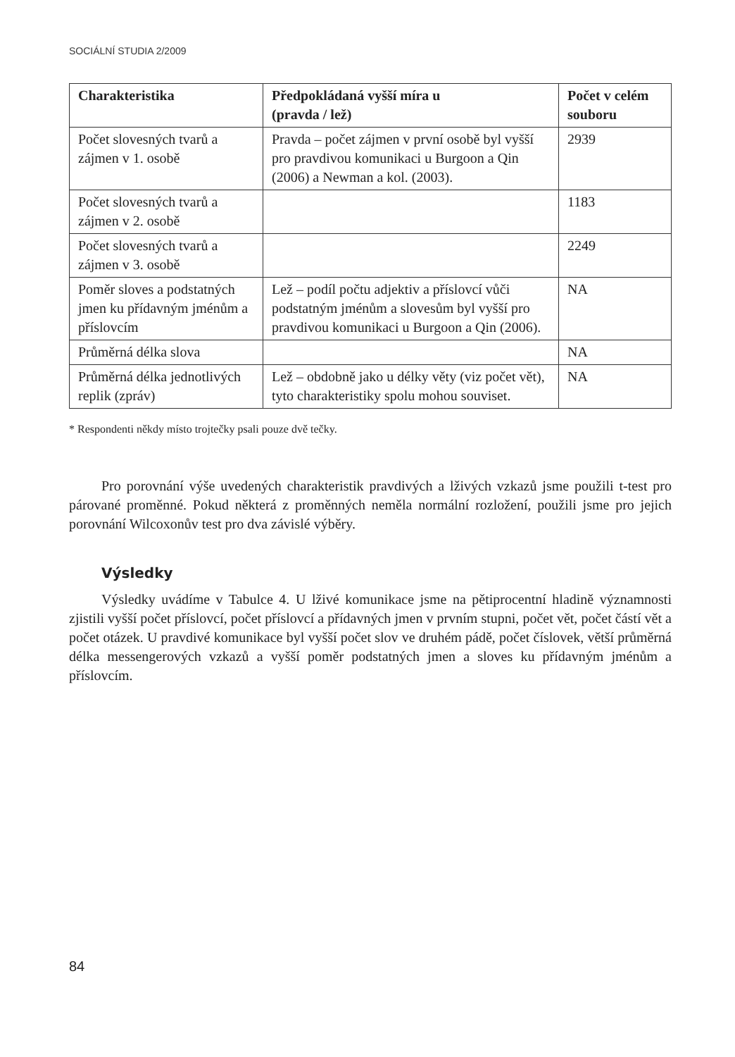SOCIÁLNÍ STUDIA 2/2009
| Charakteristika | Předpokládaná vyšší míra u (pravda / lež) | Počet v celém souboru |
| --- | --- | --- |
| Počet slovesných tvarů a zájmen v 1. osobě | Pravda – počet zájmen v první osobě byl vyšší pro pravdivou komunikaci u Burgoon a Qin (2006) a Newman a kol. (2003). | 2939 |
| Počet slovesných tvarů a zájmen v 2. osobě | | 1183 |
| Počet slovesných tvarů a zájmen v 3. osobě | | 2249 |
| Poměr sloves a podstatných jmen ku přídavným jménům a příslovcím | Lež – podíl počtu adjektiv a příslovcí vůči podstatným jménům a slovesům byl vyšší pro pravdivou komunikaci u Burgoon a Qin (2006). | NA |
| Průměrná délka slova | | NA |
| Průměrná délka jednotlivých replik (zpráv) | Lež – obdobně jako u délky věty (viz počet vět), tyto charakteristiky spolu mohou souviset. | NA |
* Respondenti někdy místo trojtečky psali pouze dvě tečky.
Pro porovnání výše uvedených charakteristik pravdivých a lživých vzkazů jsme použili t-test pro párované proměnné. Pokud některá z proměnných neměla normální rozložení, použili jsme pro jejich porovnání Wilcoxonův test pro dva závislé výběry.
Výsledky
Výsledky uvádíme v Tabulce 4. U lživé komunikace jsme na pětiprocentní hladině významnosti zjistili vyšší počet příslovcí, počet příslovcí a přídavných jmen v prvním stupni, počet vět, počet částí vět a počet otázek. U pravdivé komunikace byl vyšší počet slov ve druhém pádě, počet číslovek, větší průměrná délka messengerových vzkazů a vyšší poměr podstatných jmen a sloves ku přídavným jménům a příslovcím.
84